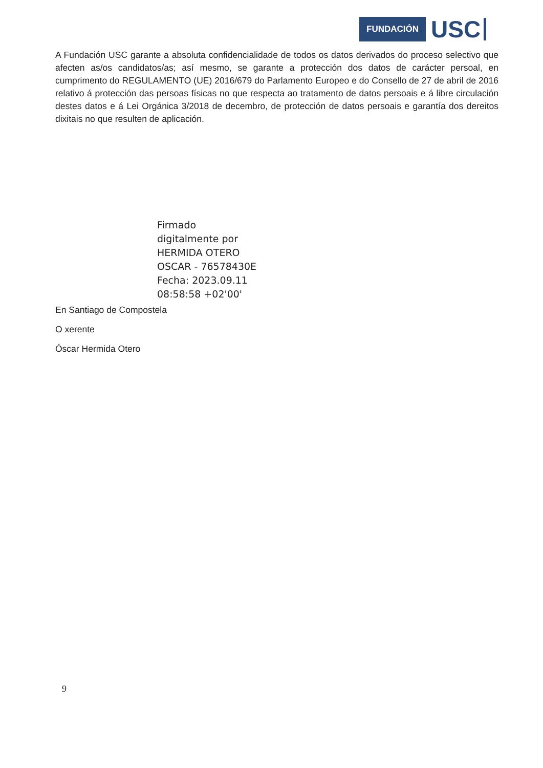FUNDACIÓN USC
A Fundación USC garante a absoluta confidencialidade de todos os datos derivados do proceso selectivo que afecten as/os candidatos/as; así mesmo, se garante a protección dos datos de carácter persoal, en cumprimento do REGULAMENTO (UE) 2016/679 do Parlamento Europeo e do Consello de 27 de abril de 2016 relativo á protección das persoas físicas no que respecta ao tratamento de datos persoais e á libre circulación destes datos e á Lei Orgánica 3/2018 de decembro, de protección de datos persoais e garantía dos dereitos dixitais no que resulten de aplicación.
Firmado
digitalmente por
HERMIDA OTERO
OSCAR - 76578430E
Fecha: 2023.09.11
08:58:58 +02'00'
En Santiago de Compostela
O xerente
Óscar Hermida Otero
9